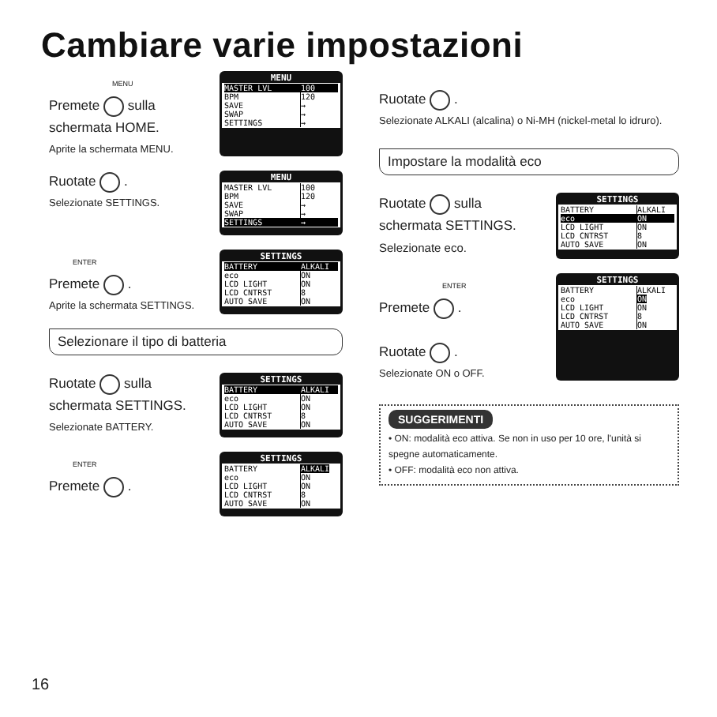Cambiare varie impostazioni
MENU
Premete sulla schermata HOME.
Aprite la schermata MENU.
MENU
MASTER LVL 100
BPM 120
SAVE →
SWAP →
SETTINGS →
Ruotate .
Selezionate SETTINGS.
MENU
MASTER LVL 100
BPM 120
SAVE →
SWAP →
SETTINGS →
ENTER
Premete .
Aprite la schermata SETTINGS.
SETTINGS
BATTERY ALKALI
eco ON
LCD LIGHT ON
LCD CNTRST 8
AUTO SAVE ON
Selezionare il tipo di batteria
Ruotate sulla schermata SETTINGS.
Selezionate BATTERY.
SETTINGS
BATTERY ALKALI
eco ON
LCD LIGHT ON
LCD CNTRST 8
AUTO SAVE ON
ENTER
Premete .
SETTINGS
BATTERY ALKALI
eco ON
LCD LIGHT ON
LCD CNTRST 8
AUTO SAVE ON
Ruotate .
Selezionate ALKALI (alcalina) o Ni-MH (nickel-metal lo idruro).
Impostare la modalità eco
Ruotate sulla schermata SETTINGS.
Selezionate eco.
SETTINGS
BATTERY ALKALI
eco ON
LCD LIGHT ON
LCD CNTRST 8
AUTO SAVE ON
ENTER
Premete .
Ruotate .
Selezionate ON o OFF.
SETTINGS
BATTERY ALKALI
eco ON
LCD LIGHT ON
LCD CNTRST 8
AUTO SAVE ON
SUGGERIMENTI
• ON: modalità eco attiva. Se non in uso per 10 ore, l'unità si spegne automaticamente.
• OFF: modalità eco non attiva.
16